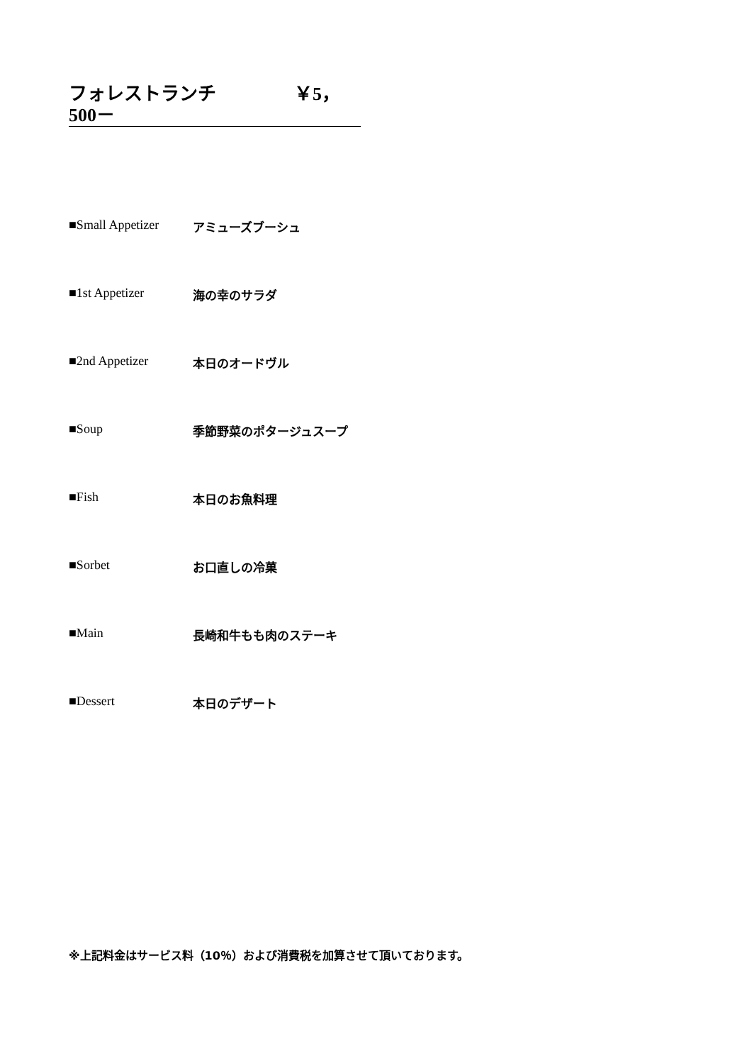フォレストランチ ￥5，500－
■Small Appetizer アミューズブーシュ
■1st Appetizer 海の幸のサラダ
■2nd Appetizer 本日のオードヴル
■Soup 季節野菜のポタージュスープ
■Fish 本日のお魚料理
■Sorbet お口直しの冷菓
■Main 長崎和牛もも肉のステーキ
■Dessert 本日のデザート
※上記料金はサービス料（10％）および消費税を加算させて頂いております。